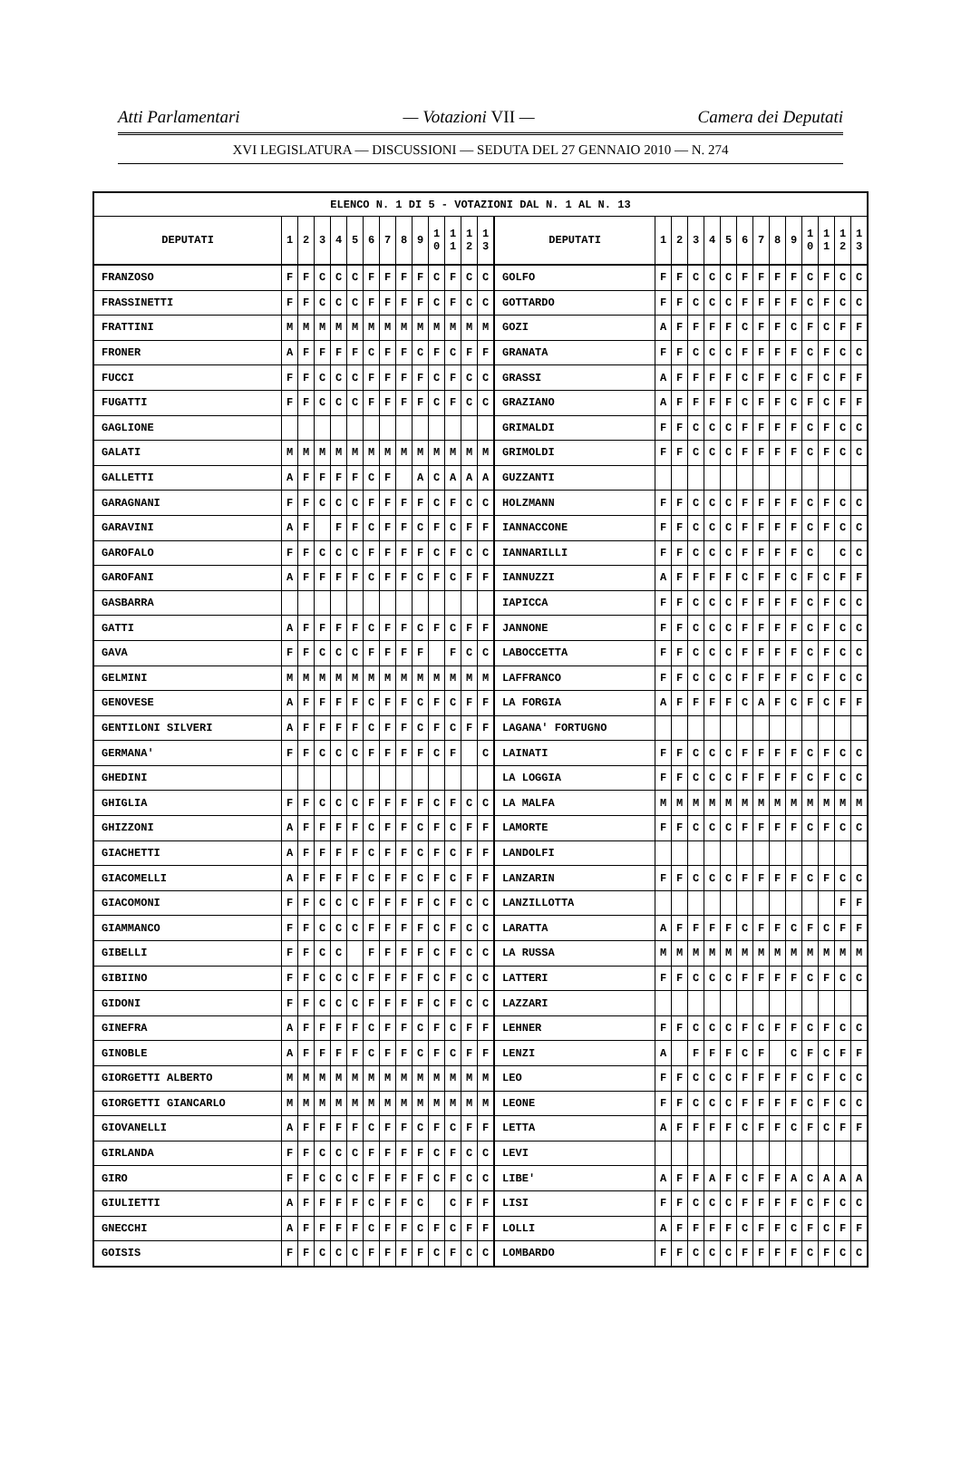Atti Parlamentari — Votazioni VII — Camera dei Deputati
XVI LEGISLATURA — DISCUSSIONI — SEDUTA DEL 27 GENNAIO 2010 — N. 274
| ELENCO N. 1 DI 5 - VOTAZIONI DAL N. 1 AL N. 13 | | | | | | | | | | | | | | | | | | | | | | | | | | | |
| --- | --- | --- | --- | --- | --- | --- | --- | --- | --- | --- | --- | --- | --- | --- | --- | --- | --- | --- | --- | --- | --- | --- | --- | --- | --- | --- | --- |
| DEPUTATI | 1 | 2 | 3 | 4 | 5 | 6 | 7 | 8 | 9 | 1 0 | 1 1 | 1 2 | 1 3 | DEPUTATI | 1 | 2 | 3 | 4 | 5 | 6 | 7 | 8 | 9 | 1 0 | 1 1 | 1 2 | 1 3 |
| FRANZOSO | F | F | C | C | C | F | F | F | F | C | F | C | C | GOLFO | F | F | C | C | C | F | F | F | F | C | F | C | C |
| FRASSINETTI | F | F | C | C | C | F | F | F | F | C | F | C | C | GOTTARDO | F | F | C | C | C | F | F | F | F | C | F | C | C |
| FRATTINI | M | M | M | M | M | M | M | M | M | M | M | M | M | GOZI | A | F | F | F | F | C | F | F | C | F | C | F | F |
| FRONER | A | F | F | F | F | C | F | F | C | F | C | F | F | GRANATA | F | F | C | C | C | F | F | F | F | C | F | C | C |
| FUCCI | F | F | C | C | C | F | F | F | F | C | F | C | C | GRASSI | A | F | F | F | F | C | F | F | C | F | C | F | F |
| FUGATTI | F | F | C | C | C | F | F | F | F | C | F | C | C | GRAZIANO | A | F | F | F | F | C | F | F | C | F | C | F | F |
| GAGLIONE | | | | | | | | | | | | | | GRIMALDI | F | F | C | C | C | F | F | F | F | C | F | C | C |
| GALATI | M | M | M | M | M | M | M | M | M | M | M | M | M | GRIMOLDI | F | F | C | C | C | F | F | F | F | C | F | C | C |
| GALLETTI | A | F | F | F | F | C | F | | A | C | A | A | A | GUZZANTI | | | | | | | | | | | | | |
| GARAGNANI | F | F | C | C | C | F | F | F | F | C | F | C | C | HOLZMANN | F | F | C | C | C | F | F | F | F | C | F | C | C |
| GARAVINI | A | F | | F | F | C | F | F | C | F | C | F | F | IANNACCONE | F | F | C | C | C | F | F | F | F | C | F | C | C |
| GAROFALO | F | F | C | C | C | F | F | F | F | C | F | C | C | IANNARILLI | F | F | C | C | C | F | F | F | F | C | | C | C |
| GAROFANI | A | F | F | F | F | C | F | F | C | F | C | F | F | IANNUZZI | A | F | F | F | F | C | F | F | C | F | C | F | F |
| GASBARRA | | | | | | | | | | | | | | IAPICCA | F | F | C | C | C | F | F | F | F | C | F | C | C |
| GATTI | A | F | F | F | F | C | F | F | C | F | C | F | F | JANNONE | F | F | C | C | C | F | F | F | F | C | F | C | C |
| GAVA | F | F | C | C | C | F | F | F | F | | F | C | C | LABOCCETTA | F | F | C | C | C | F | F | F | F | C | F | C | C |
| GELMINI | M | M | M | M | M | M | M | M | M | M | M | M | M | LAFFRANCO | F | F | C | C | C | F | F | F | F | C | F | C | C |
| GENOVESE | A | F | F | F | F | C | F | F | C | F | C | F | F | LA FORGIA | A | F | F | F | F | C | A | F | C | F | C | F | F |
| GENTILONI SILVERI | A | F | F | F | F | C | F | F | C | F | C | F | F | LAGANA' FORTUGNO | | | | | | | | | | | | | |
| GERMANA' | F | F | C | C | C | F | F | F | F | C | F | | C | LAINATI | F | F | C | C | C | F | F | F | F | C | F | C | C |
| GHEDINI | | | | | | | | | | | | | | LA LOGGIA | F | F | C | C | C | F | F | F | F | C | F | C | C |
| GHIGLIA | F | F | C | C | C | F | F | F | F | C | F | C | C | LA MALFA | M | M | M | M | M | M | M | M | M | M | M | M | M |
| GHIZZONI | A | F | F | F | F | C | F | F | C | F | C | F | F | LAMORTE | F | F | C | C | C | F | F | F | F | C | F | C | C |
| GIACHETTI | A | F | F | F | F | C | F | F | C | F | C | F | F | LANDOLFI | | | | | | | | | | | | | |
| GIACOMELLI | A | F | F | F | F | C | F | F | C | F | C | F | F | LANZARIN | F | F | C | C | C | F | F | F | F | C | F | C | C |
| GIACOMONI | F | F | C | C | C | F | F | F | F | C | F | C | C | LANZILLOTTA | | | | | | | | | | | | F | F |
| GIAMMANCO | F | F | C | C | C | F | F | F | F | C | F | C | C | LARATTA | A | F | F | F | F | C | F | F | C | F | C | F | F |
| GIBELLI | F | F | C | C | | F | F | F | F | C | F | C | C | LA RUSSA | M | M | M | M | M | M | M | M | M | M | M | M | M |
| GIBIINO | F | F | C | C | C | F | F | F | F | C | F | C | C | LATTERI | F | F | C | C | C | F | F | F | F | C | F | C | C |
| GIDONI | F | F | C | C | C | F | F | F | F | C | F | C | C | LAZZARI | | | | | | | | | | | | | |
| GINEFRA | A | F | F | F | F | C | F | F | C | F | C | F | F | LEHNER | F | F | C | C | C | F | C | F | F | C | F | C | C |
| GINOBLE | A | F | F | F | F | C | F | F | C | F | C | F | F | LENZI | A | | F | F | F | C | F | | C | F | C | F | F |
| GIORGETTI ALBERTO | M | M | M | M | M | M | M | M | M | M | M | M | M | LEO | F | F | C | C | C | F | F | F | F | C | F | C | C |
| GIORGETTI GIANCARLO | M | M | M | M | M | M | M | M | M | M | M | M | M | LEONE | F | F | C | C | C | F | F | F | F | C | F | C | C |
| GIOVANELLI | A | F | F | F | F | C | F | F | C | F | C | F | F | LETTA | A | F | F | F | F | C | F | F | C | F | C | F | F |
| GIRLANDA | F | F | C | C | C | F | F | F | F | C | F | C | C | LEVI | | | | | | | | | | | | | |
| GIRO | F | F | C | C | C | F | F | F | F | C | F | C | C | LIBE' | A | F | F | A | F | C | F | F | A | C | A | A | A |
| GIULIETTI | A | F | F | F | F | C | F | F | C | | C | F | F | LISI | F | F | C | C | C | F | F | F | F | C | F | C | C |
| GNECCHI | A | F | F | F | F | C | F | F | C | F | C | F | F | LOLLI | A | F | F | F | F | C | F | F | C | F | C | F | F |
| GOISIS | F | F | C | C | C | F | F | F | F | C | F | C | C | LOMBARDO | F | F | C | C | C | F | F | F | F | C | F | C | C |